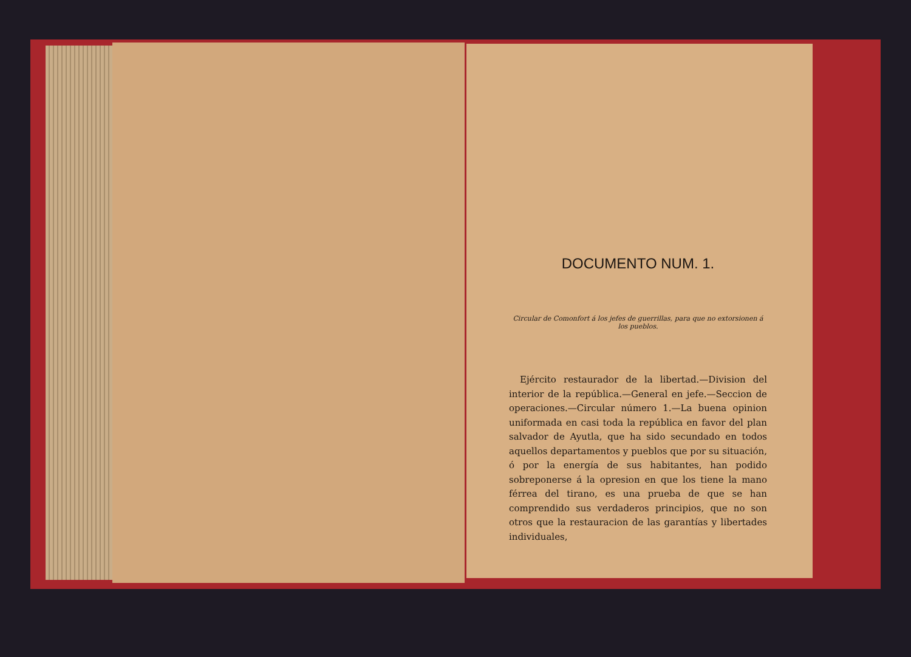DOCUMENTO NUM. 1.
Circular de Comonfort á los jefes de guerrillas, para que no extorsionen á los pueblos.
Ejército restaurador de la libertad.—Division del interior de la república.—General en jefe.—Seccion de operaciones.—Circular número 1.—La buena opinion uniformada en casi toda la república en favor del plan salvador de Ayutla, que ha sido secundado en todos aquellos departamentos y pueblos que por su situación, ó por la energía de sus habitantes, han podido sobreponerse á la opresion en que los tiene la mano férrea del tirano, es una prueba de que se han comprendido sus verdaderos principios, que no son otros que la restauracion de las garantías y libertades individuales,